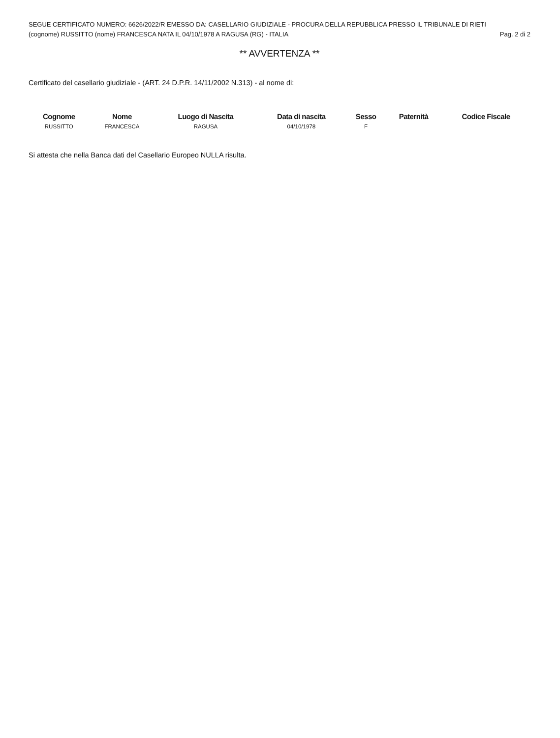SEGUE CERTIFICATO NUMERO: 6626/2022/R EMESSO DA: CASELLARIO GIUDIZIALE - PROCURA DELLA REPUBBLICA PRESSO IL TRIBUNALE DI RIETI
(cognome) RUSSITTO (nome) FRANCESCA NATA IL 04/10/1978 A RAGUSA (RG) - ITALIA Pag. 2 di 2
** AVVERTENZA **
Certificato del casellario giudiziale - (ART. 24 D.P.R. 14/11/2002 N.313) - al nome di:
| Cognome | Nome | Luogo di Nascita | Data di nascita | Sesso | Paternità | Codice Fiscale |
| --- | --- | --- | --- | --- | --- | --- |
| RUSSITTO | FRANCESCA | RAGUSA | 04/10/1978 | F | | |
Si attesta che nella Banca dati del Casellario Europeo NULLA risulta.